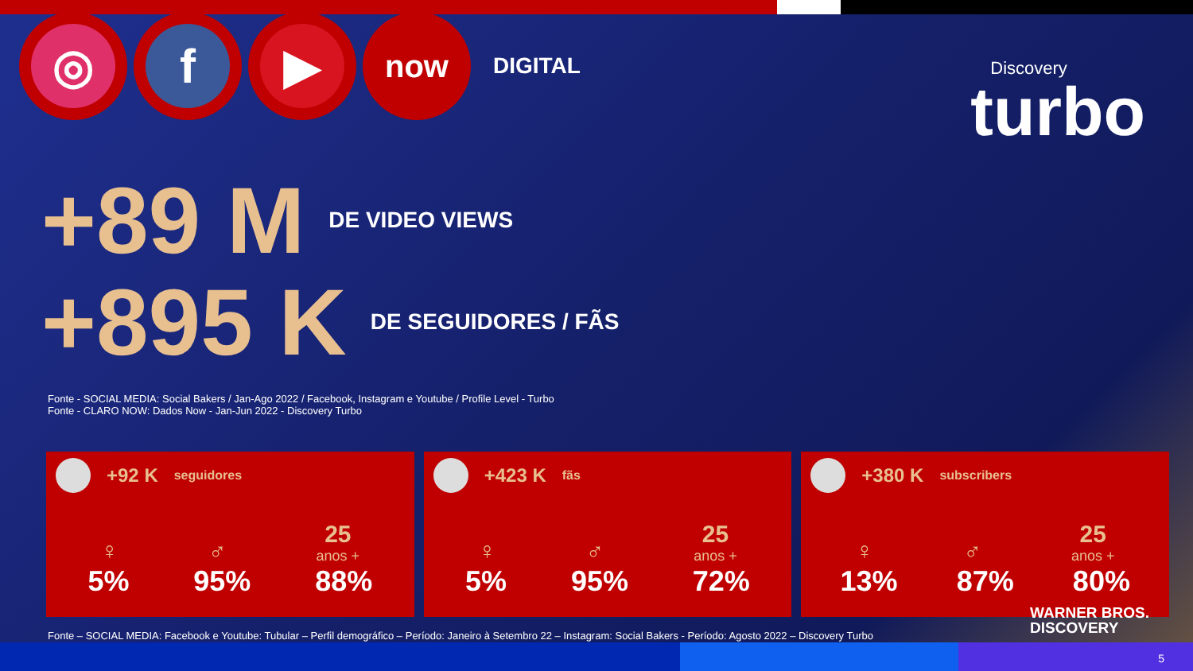◎ f ▶
now
DIGITAL
Discovery
turbo
+89 M DE VIDEO VIEWS
+895 K DE SEGUIDORES / FÃS
Fonte - SOCIAL MEDIA: Social Bakers / Jan-Ago 2022 / Facebook, Instagram e Youtube / Profile Level - Turbo
Fonte - CLARO NOW: Dados Now - Jan-Jun 2022 - Discovery Turbo
+92 K seguidores
♀
♂
25
anos +
5% 95% 88%
+423 K fãs
♀
♂
25
anos +
5% 95% 72%
+380 K subscribers
♀
♂
25
anos +
13% 87% 80%
Fonte – SOCIAL MEDIA: Facebook e Youtube: Tubular – Perfil demográfico – Período: Janeiro à Setembro 22 – Instagram: Social Bakers - Período: Agosto 2022 – Discovery Turbo
WARNER BROS.
DISCOVERY
5